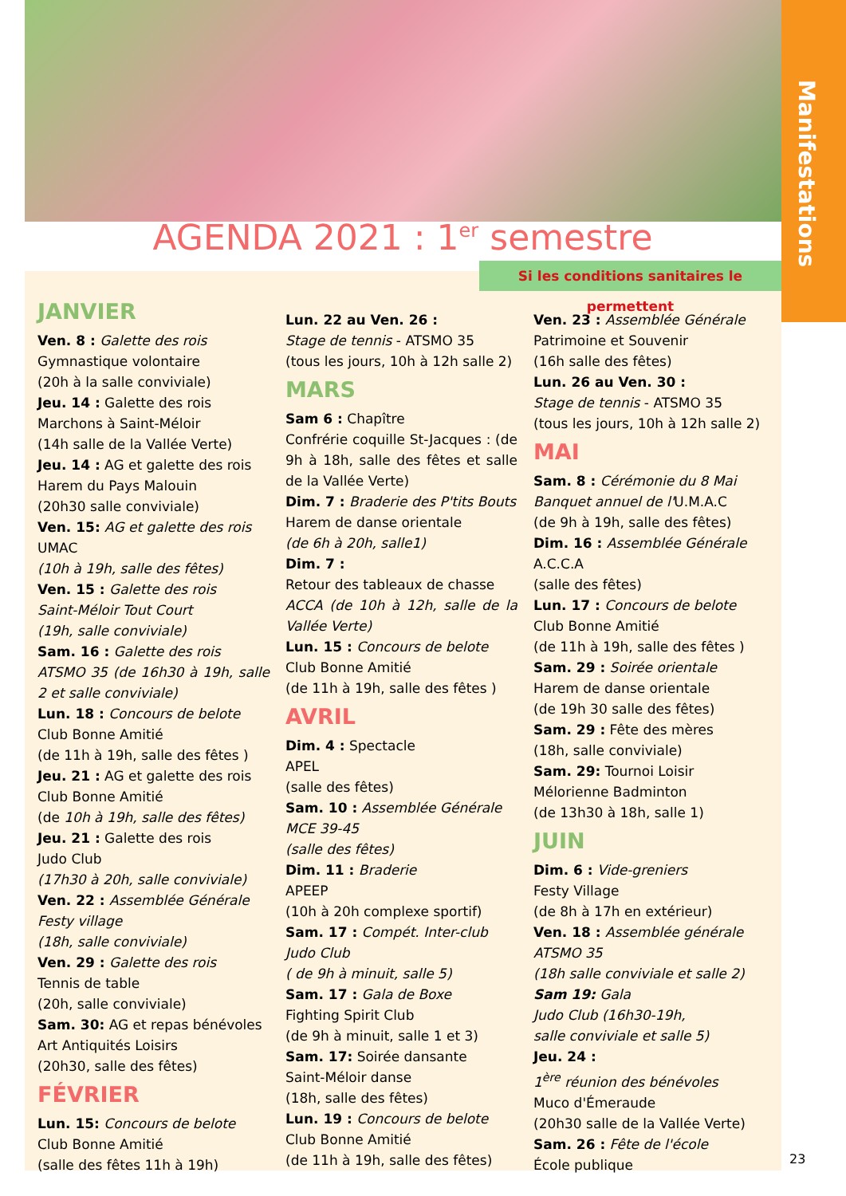Manifestations
AGENDA 2021 : 1<sup>er</sup> semestre
JANVIER
Ven. 8 : Galette des rois
Gymnastique volontaire
(20h à la salle conviviale)
Jeu. 14 : Galette des rois
Marchons à Saint-Méloir
(14h salle de la Vallée Verte)
Jeu. 14 : AG et galette des rois
Harem du Pays Malouin
(20h30 salle conviviale)
Ven. 15: AG et galette des rois
UMAC
(10h à 19h, salle des fêtes)
Ven. 15 : Galette des rois
Saint-Méloir Tout Court
(19h, salle conviviale)
Sam. 16 : Galette des rois
ATSMO 35 (de 16h30 à 19h, salle 2 et salle conviviale)
Lun. 18 : Concours de belote
Club Bonne Amitié
(de 11h à 19h, salle des fêtes )
Jeu. 21 : AG et galette des rois
Club Bonne Amitié
(de 10h à 19h, salle des fêtes)
Jeu. 21 : Galette des rois
Judo Club
(17h30 à 20h, salle conviviale)
Ven. 22 : Assemblée Générale
Festy village
(18h, salle conviviale)
Ven. 29 : Galette des rois
Tennis de table
(20h, salle conviviale)
Sam. 30: AG et repas bénévoles
Art Antiquités Loisirs
(20h30, salle des fêtes)
FÉVRIER
Lun. 15: Concours de belote
Club Bonne Amitié
(salle des fêtes 11h à 19h)
Lun. 22 au Ven. 26 :
Stage de tennis - ATSMO 35
(tous les jours, 10h à 12h salle 2)
MARS
Sam 6 : Chapître
Confrérie coquille St-Jacques : (de 9h à 18h, salle des fêtes et salle de la Vallée Verte)
Dim. 7 : Braderie des P'tits Bouts
Harem de danse orientale
(de 6h à 20h, salle1)
Dim. 7 :
Retour des tableaux de chasse
ACCA (de 10h à 12h, salle de la Vallée Verte)
Lun. 15 : Concours de belote
Club Bonne Amitié
(de 11h à 19h, salle des fêtes )
AVRIL
Dim. 4 : Spectacle
APEL
(salle des fêtes)
Sam. 10 : Assemblée Générale
MCE 39-45
(salle des fêtes)
Dim. 11 : Braderie
APEEP
(10h à 20h complexe sportif)
Sam. 17 : Compét. Inter-club
Judo Club
( de 9h à minuit, salle 5)
Sam. 17 : Gala de Boxe
Fighting Spirit Club
(de 9h à minuit, salle 1 et 3)
Sam. 17: Soirée dansante
Saint-Méloir danse
(18h, salle des fêtes)
Lun. 19 : Concours de belote
Club Bonne Amitié
(de 11h à 19h, salle des fêtes)
Ven. 23 : Assemblée Générale
Patrimoine et Souvenir
(16h salle des fêtes)
Lun. 26 au Ven. 30 :
Stage de tennis - ATSMO 35
(tous les jours, 10h à 12h salle 2)
MAI
Sam. 8 : Cérémonie du 8 Mai
Banquet annuel de l'U.M.A.C
(de 9h à 19h, salle des fêtes)
Dim. 16 : Assemblée Générale
A.C.C.A
(salle des fêtes)
Lun. 17 : Concours de belote
Club Bonne Amitié
(de 11h à 19h, salle des fêtes )
Sam. 29 : Soirée orientale
Harem de danse orientale
(de 19h 30 salle des fêtes)
Sam. 29 : Fête des mères
(18h, salle conviviale)
Sam. 29: Tournoi Loisir
Mélorienne Badminton
(de 13h30 à 18h, salle 1)
JUIN
Dim. 6 : Vide-greniers
Festy Village
(de 8h à 17h en extérieur)
Ven. 18 : Assemblée générale
ATSMO 35
(18h salle conviviale et salle 2)
Sam 19: Gala
Judo Club (16h30-19h,
salle conviviale et salle 5)
Jeu. 24 :
1<sup>ère</sup> réunion des bénévoles
Muco d'Émeraude
(20h30 salle de la Vallée Verte)
Sam. 26 : Fête de l'école
École publique
Si les conditions sanitaires le permettent
23